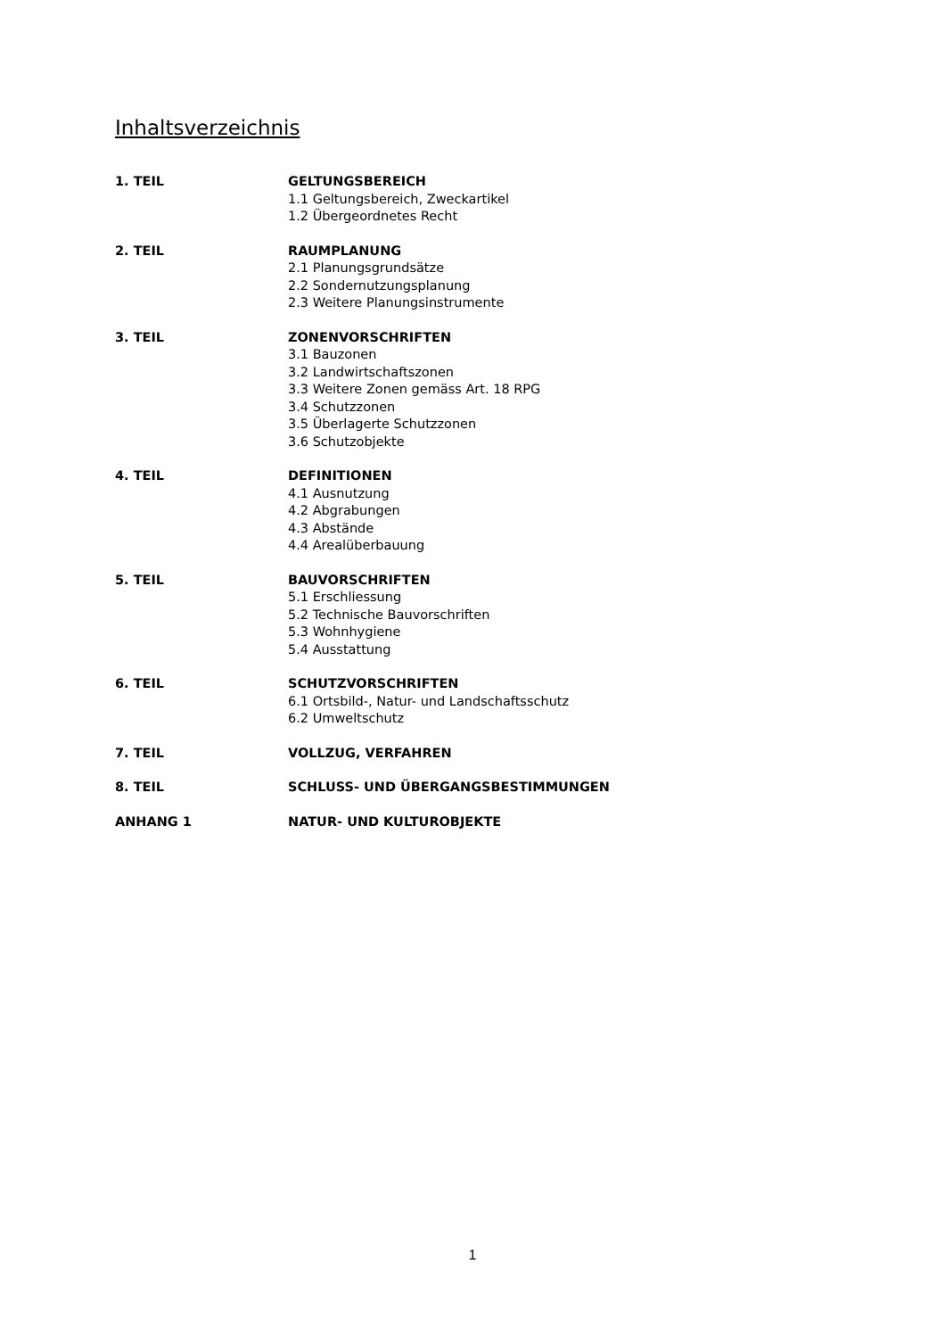Inhaltsverzeichnis
1. TEIL GELTUNGSBEREICH
1.1 Geltungsbereich, Zweckartikel
1.2 Übergeordnetes Recht
2. TEIL RAUMPLANUNG
2.1 Planungsgrundsätze
2.2 Sondernutzungsplanung
2.3 Weitere Planungsinstrumente
3. TEIL ZONENVORSCHRIFTEN
3.1 Bauzonen
3.2 Landwirtschaftszonen
3.3 Weitere Zonen gemäss Art. 18 RPG
3.4 Schutzzonen
3.5 Überlagerte Schutzzonen
3.6 Schutzobjekte
4. TEIL DEFINITIONEN
4.1 Ausnutzung
4.2 Abgrabungen
4.3 Abstände
4.4 Arealüberbauung
5. TEIL BAUVORSCHRIFTEN
5.1 Erschliessung
5.2 Technische Bauvorschriften
5.3 Wohnhygiene
5.4 Ausstattung
6. TEIL SCHUTZVORSCHRIFTEN
6.1 Ortsbild-, Natur- und Landschaftsschutz
6.2 Umweltschutz
7. TEIL VOLLZUG, VERFAHREN
8. TEIL SCHLUSS- UND ÜBERGANGSBESTIMMUNGEN
ANHANG 1 NATUR- UND KULTUROBJEKTE
1